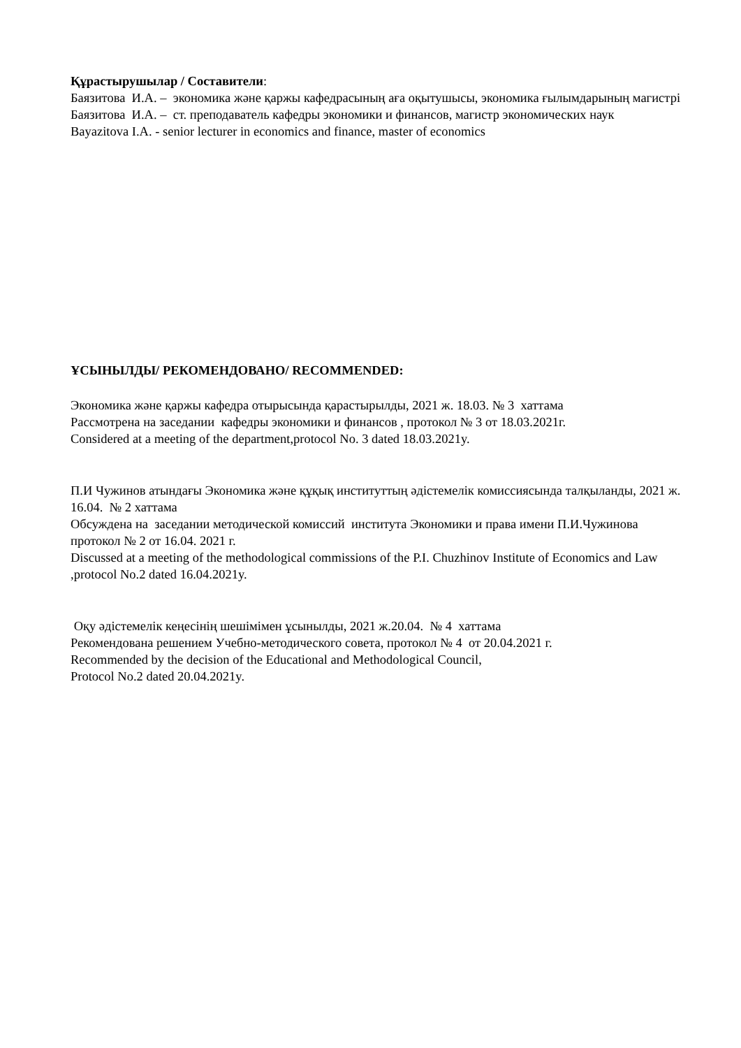Құрастырушылар / Составители:
Баязитова И.А. – экономика және қаржы кафедрасының аға оқытушысы, экономика ғылымдарының магистрі
Баязитова И.А. – ст. преподаватель кафедры экономики и финансов, магистр экономических наук
Bayazitova I.A. - senior lecturer in economics and finance, master of economics
ҰСЫНЫЛДЫ/ РЕКОМЕНДОВАНО/ RECOMMENDED:
Экономика және қаржы кафедра отырысында қарастырылды, 2021 ж. 18.03. № 3 хаттама
Рассмотрена на заседании кафедры экономики и финансов , протокол № 3 от 18.03.2021г.
Considered at a meeting of the department,protocol No. 3 dated 18.03.2021y.
П.И Чужинов атындағы Экономика және құқық институттың әдістемелік комиссиясында талқыланды, 2021 ж. 16.04. № 2 хаттама
Обсуждена на заседании методической комиссий института Экономики и права имени П.И.Чужинова протокол № 2 от 16.04. 2021 г.
Discussed at a meeting of the methodological commissions of the P.I. Chuzhinov Institute of Economics and Law ,protocol No.2 dated 16.04.2021y.
Оқу әдістемелік кеңесінің шешімімен ұсынылды, 2021 ж.20.04. № 4 хаттама
Рекомендована решением Учебно-методического совета, протокол № 4 от 20.04.2021 г.
Recommended by the decision of the Educational and Methodological Council,
Protocol No.2 dated 20.04.2021y.